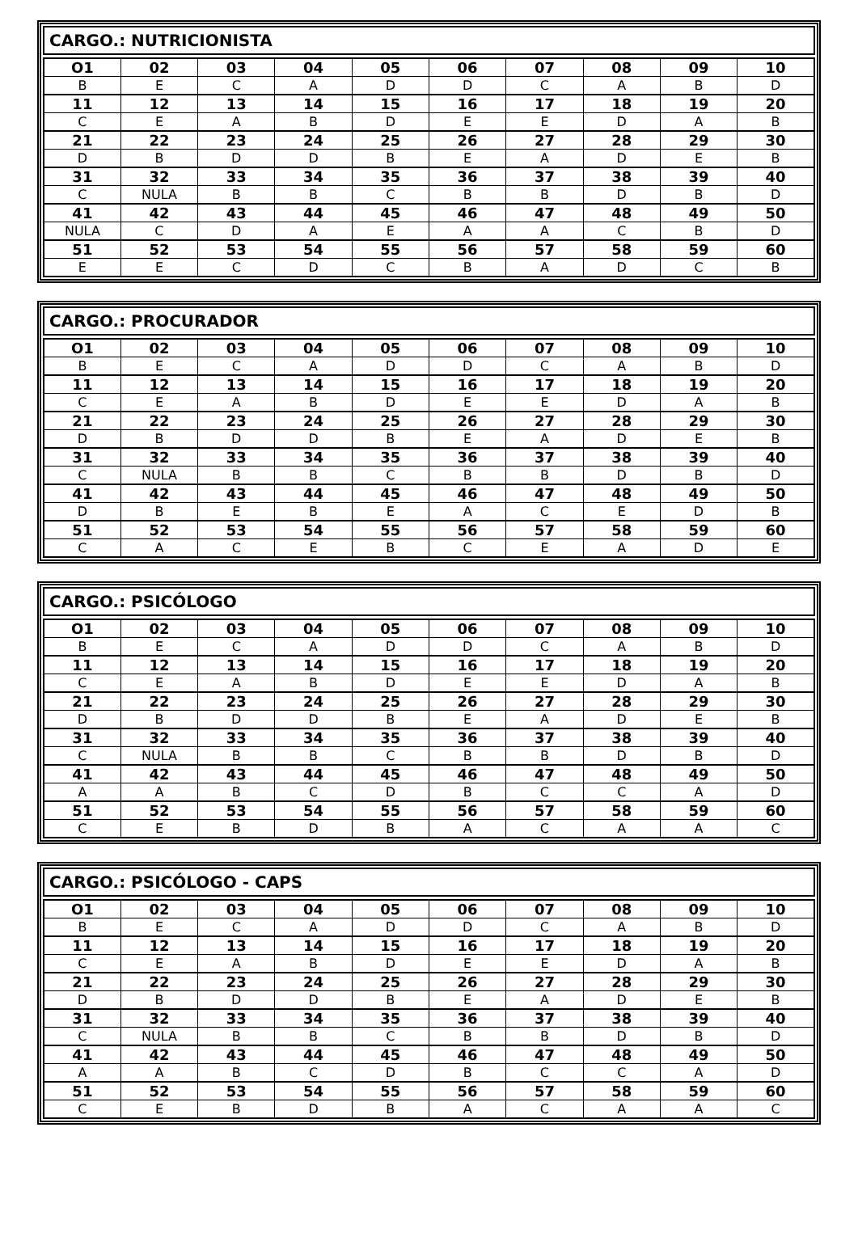CARGO.: NUTRICIONISTA
| O1 | 02 | 03 | 04 | 05 | 06 | 07 | 08 | 09 | 10 |
| --- | --- | --- | --- | --- | --- | --- | --- | --- | --- |
| B | E | C | A | D | D | C | A | B | D |
| 11 | 12 | 13 | 14 | 15 | 16 | 17 | 18 | 19 | 20 |
| C | E | A | B | D | E | E | D | A | B |
| 21 | 22 | 23 | 24 | 25 | 26 | 27 | 28 | 29 | 30 |
| D | B | D | D | B | E | A | D | E | B |
| 31 | 32 | 33 | 34 | 35 | 36 | 37 | 38 | 39 | 40 |
| C | NULA | B | B | C | B | B | D | B | D |
| 41 | 42 | 43 | 44 | 45 | 46 | 47 | 48 | 49 | 50 |
| NULA | C | D | A | E | A | A | C | B | D |
| 51 | 52 | 53 | 54 | 55 | 56 | 57 | 58 | 59 | 60 |
| E | E | C | D | C | B | A | D | C | B |
CARGO.: PROCURADOR
| O1 | 02 | 03 | 04 | 05 | 06 | 07 | 08 | 09 | 10 |
| --- | --- | --- | --- | --- | --- | --- | --- | --- | --- |
| B | E | C | A | D | D | C | A | B | D |
| 11 | 12 | 13 | 14 | 15 | 16 | 17 | 18 | 19 | 20 |
| C | E | A | B | D | E | E | D | A | B |
| 21 | 22 | 23 | 24 | 25 | 26 | 27 | 28 | 29 | 30 |
| D | B | D | D | B | E | A | D | E | B |
| 31 | 32 | 33 | 34 | 35 | 36 | 37 | 38 | 39 | 40 |
| C | NULA | B | B | C | B | B | D | B | D |
| 41 | 42 | 43 | 44 | 45 | 46 | 47 | 48 | 49 | 50 |
| D | B | E | B | E | A | C | E | D | B |
| 51 | 52 | 53 | 54 | 55 | 56 | 57 | 58 | 59 | 60 |
| C | A | C | E | B | C | E | A | D | E |
CARGO.: PSICÓLOGO
| O1 | 02 | 03 | 04 | 05 | 06 | 07 | 08 | 09 | 10 |
| --- | --- | --- | --- | --- | --- | --- | --- | --- | --- |
| B | E | C | A | D | D | C | A | B | D |
| 11 | 12 | 13 | 14 | 15 | 16 | 17 | 18 | 19 | 20 |
| C | E | A | B | D | E | E | D | A | B |
| 21 | 22 | 23 | 24 | 25 | 26 | 27 | 28 | 29 | 30 |
| D | B | D | D | B | E | A | D | E | B |
| 31 | 32 | 33 | 34 | 35 | 36 | 37 | 38 | 39 | 40 |
| C | NULA | B | B | C | B | B | D | B | D |
| 41 | 42 | 43 | 44 | 45 | 46 | 47 | 48 | 49 | 50 |
| A | A | B | C | D | B | C | C | A | D |
| 51 | 52 | 53 | 54 | 55 | 56 | 57 | 58 | 59 | 60 |
| C | E | B | D | B | A | C | A | A | C |
CARGO.: PSICÓLOGO - CAPS
| O1 | 02 | 03 | 04 | 05 | 06 | 07 | 08 | 09 | 10 |
| --- | --- | --- | --- | --- | --- | --- | --- | --- | --- |
| B | E | C | A | D | D | C | A | B | D |
| 11 | 12 | 13 | 14 | 15 | 16 | 17 | 18 | 19 | 20 |
| C | E | A | B | D | E | E | D | A | B |
| 21 | 22 | 23 | 24 | 25 | 26 | 27 | 28 | 29 | 30 |
| D | B | D | D | B | E | A | D | E | B |
| 31 | 32 | 33 | 34 | 35 | 36 | 37 | 38 | 39 | 40 |
| C | NULA | B | B | C | B | B | D | B | D |
| 41 | 42 | 43 | 44 | 45 | 46 | 47 | 48 | 49 | 50 |
| A | A | B | C | D | B | C | C | A | D |
| 51 | 52 | 53 | 54 | 55 | 56 | 57 | 58 | 59 | 60 |
| C | E | B | D | B | A | C | A | A | C |